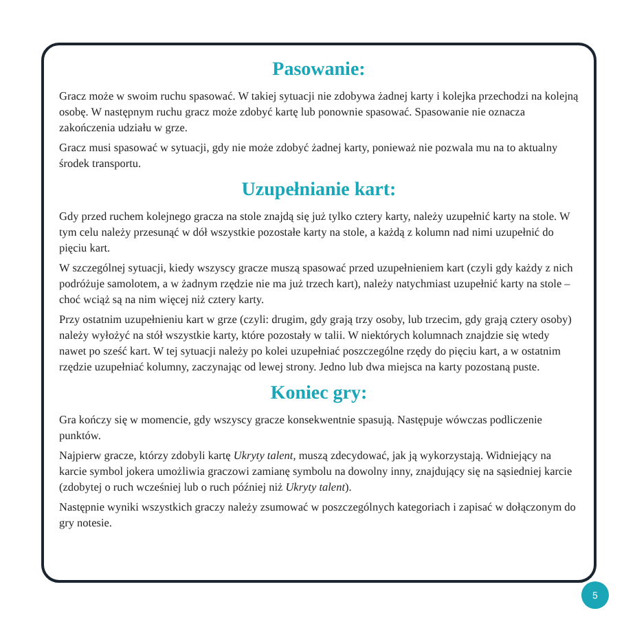Pasowanie:
Gracz może w swoim ruchu spasować. W takiej sytuacji nie zdobywa żadnej karty i kolejka przechodzi na kolejną osobę. W następnym ruchu gracz może zdobyć kartę lub ponownie spasować. Spasowanie nie oznacza zakończenia udziału w grze.
Gracz musi spasować w sytuacji, gdy nie może zdobyć żadnej karty, ponieważ nie pozwala mu na to aktualny środek transportu.
Uzupełnianie kart:
Gdy przed ruchem kolejnego gracza na stole znajdą się już tylko cztery karty, należy uzupełnić karty na stole. W tym celu należy przesunąć w dół wszystkie pozostałe karty na stole, a każdą z kolumn nad nimi uzupełnić do pięciu kart.
W szczególnej sytuacji, kiedy wszyscy gracze muszą spasować przed uzupełnieniem kart (czyli gdy każdy z nich podróżuje samolotem, a w żadnym rzędzie nie ma już trzech kart), należy natychmiast uzupełnić karty na stole – choć wciąż są na nim więcej niż cztery karty.
Przy ostatnim uzupełnieniu kart w grze (czyli: drugim, gdy grają trzy osoby, lub trzecim, gdy grają cztery osoby) należy wyłożyć na stół wszystkie karty, które pozostały w talii. W niektórych kolumnach znajdzie się wtedy nawet po sześć kart. W tej sytuacji należy po kolei uzupełniać poszczególne rzędy do pięciu kart, a w ostatnim rzędzie uzupełniać kolumny, zaczynając od lewej strony. Jedno lub dwa miejsca na karty pozostaną puste.
Koniec gry:
Gra kończy się w momencie, gdy wszyscy gracze konsekwentnie spasują. Następuje wówczas podliczenie punktów.
Najpierw gracze, którzy zdobyli kartę Ukryty talent, muszą zdecydować, jak ją wykorzystają. Widniejący na karcie symbol jokera umożliwia graczowi zamianę symbolu na dowolny inny, znajdujący się na sąsiedniej karcie (zdobytej o ruch wcześniej lub o ruch później niż Ukryty talent).
Następnie wyniki wszystkich graczy należy zsumować w poszczególnych kategoriach i zapisać w dołączonym do gry notesie.
5